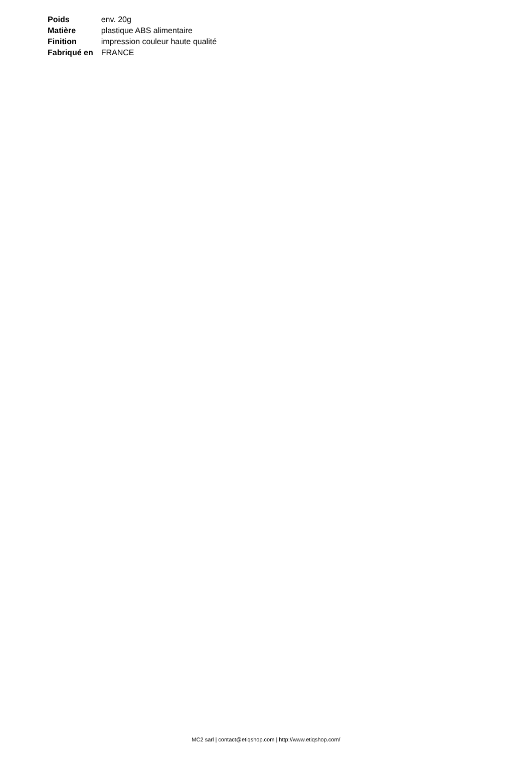| Poids | env. 20g |
| Matière | plastique ABS alimentaire |
| Finition | impression couleur haute qualité |
| Fabriqué en | FRANCE |
MC2 sarl | contact@etiqshop.com | http://www.etiqshop.com/